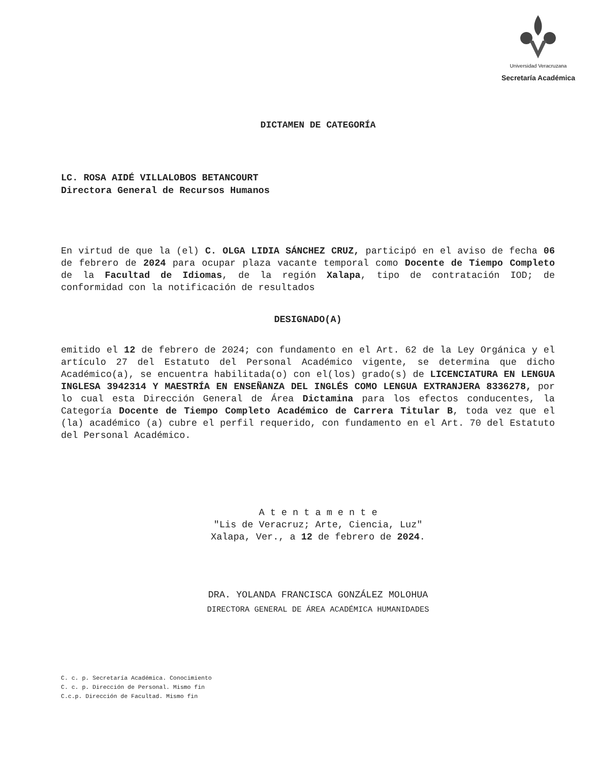Universidad Veracruzana
Secretaría Académica
DICTAMEN DE CATEGORÍA
LC. ROSA AIDÉ VILLALOBOS BETANCOURT
Directora General de Recursos Humanos
En virtud de que la (el) C. OLGA LIDIA SÁNCHEZ CRUZ, participó en el aviso de fecha 06 de febrero de 2024 para ocupar plaza vacante temporal como Docente de Tiempo Completo de la Facultad de Idiomas, de la región Xalapa, tipo de contratación IOD; de conformidad con la notificación de resultados
DESIGNADO(A)
emitido el 12 de febrero de 2024; con fundamento en el Art. 62 de la Ley Orgánica y el artículo 27 del Estatuto del Personal Académico vigente, se determina que dicho Académico(a), se encuentra habilitada(o) con el(los) grado(s) de LICENCIATURA EN LENGUA INGLESA 3942314 Y MAESTRÍA EN ENSEÑANZA DEL INGLÉS COMO LENGUA EXTRANJERA 8336278, por lo cual esta Dirección General de Área Dictamina para los efectos conducentes, la Categoría Docente de Tiempo Completo Académico de Carrera Titular B, toda vez que el (la) académico (a) cubre el perfil requerido, con fundamento en el Art. 70 del Estatuto del Personal Académico.
A t e n t a m e n t e
"Lis de Veracruz; Arte, Ciencia, Luz"
Xalapa, Ver., a 12 de febrero de 2024.
DRA. YOLANDA FRANCISCA GONZÁLEZ MOLOHUA
DIRECTORA GENERAL DE ÁREA ACADÉMICA HUMANIDADES
C. c. p. Secretaría Académica. Conocimiento
C. c. p. Dirección de Personal. Mismo fin
C.c.p. Dirección de Facultad. Mismo fin